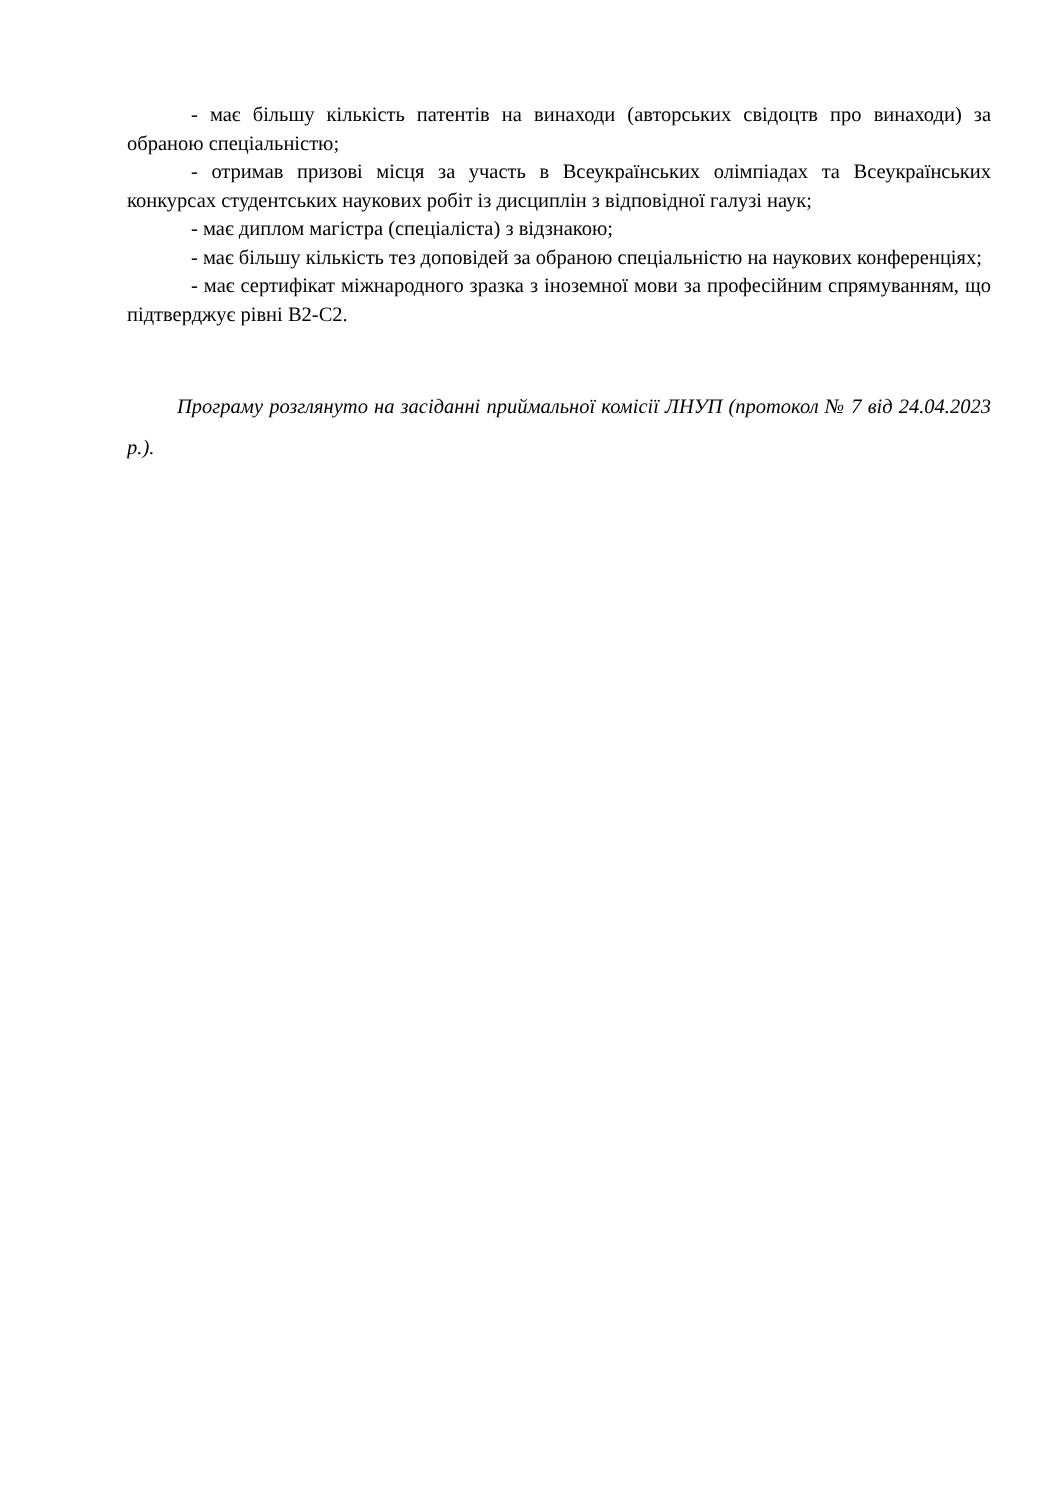- має більшу кількість патентів на винаходи (авторських свідоцтв про винаходи) за обраною спеціальністю;
- отримав призові місця за участь в Всеукраїнських олімпіадах та Всеукраїнських конкурсах студентських наукових робіт із дисциплін з відповідної галузі наук;
- має диплом магістра (спеціаліста) з відзнакою;
- має більшу кількість тез доповідей за обраною спеціальністю на наукових конференціях;
- має сертифікат міжнародного зразка з іноземної мови за професійним спрямуванням, що підтверджує рівні В2-С2.
Програму розглянуто на засіданні приймальної комісії ЛНУП (протокол № 7 від 24.04.2023 р.).